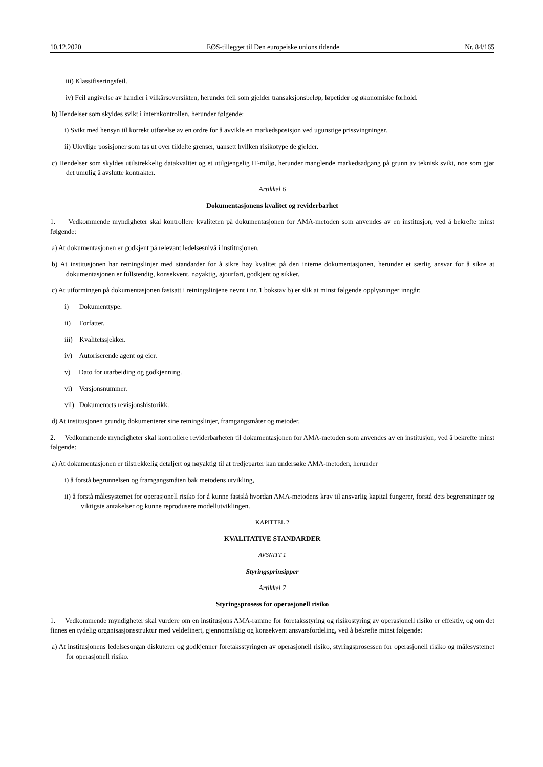10.12.2020 EØS-tillegget til Den europeiske unions tidende Nr. 84/165
iii) Klassifiseringsfeil.
iv) Feil angivelse av handler i vilkårsoversikten, herunder feil som gjelder transaksjonsbeløp, løpetider og økonomiske forhold.
b) Hendelser som skyldes svikt i internkontrollen, herunder følgende:
i) Svikt med hensyn til korrekt utførelse av en ordre for å avvikle en markedsposisjon ved ugunstige prissvingninger.
ii) Ulovlige posisjoner som tas ut over tildelte grenser, uansett hvilken risikotype de gjelder.
c) Hendelser som skyldes utilstrekkelig datakvalitet og et utilgjengelig IT-miljø, herunder manglende markedsadgang på grunn av teknisk svikt, noe som gjør det umulig å avslutte kontrakter.
Artikkel 6
Dokumentasjonens kvalitet og reviderbarhet
1. Vedkommende myndigheter skal kontrollere kvaliteten på dokumentasjonen for AMA-metoden som anvendes av en institusjon, ved å bekrefte minst følgende:
a) At dokumentasjonen er godkjent på relevant ledelsesnivå i institusjonen.
b) At institusjonen har retningslinjer med standarder for å sikre høy kvalitet på den interne dokumentasjonen, herunder et særlig ansvar for å sikre at dokumentasjonen er fullstendig, konsekvent, nøyaktig, ajourført, godkjent og sikker.
c) At utformingen på dokumentasjonen fastsatt i retningslinjene nevnt i nr. 1 bokstav b) er slik at minst følgende opplysninger inngår:
i) Dokumenttype.
ii) Forfatter.
iii) Kvalitetssjekker.
iv) Autoriserende agent og eier.
v) Dato for utarbeiding og godkjenning.
vi) Versjonsnummer.
vii) Dokumentets revisjonshistorikk.
d) At institusjonen grundig dokumenterer sine retningslinjer, framgangsmåter og metoder.
2. Vedkommende myndigheter skal kontrollere reviderbarheten til dokumentasjonen for AMA-metoden som anvendes av en institusjon, ved å bekrefte minst følgende:
a) At dokumentasjonen er tilstrekkelig detaljert og nøyaktig til at tredjeparter kan undersøke AMA-metoden, herunder
i) å forstå begrunnelsen og framgangsmåten bak metodens utvikling,
ii) å forstå målesystemet for operasjonell risiko for å kunne fastslå hvordan AMA-metodens krav til ansvarlig kapital fungerer, forstå dets begrensninger og viktigste antakelser og kunne reprodusere modellutviklingen.
KAPITTEL 2
KVALITATIVE STANDARDER
AVSNITT 1
Styringsprinsipper
Artikkel 7
Styringsprosess for operasjonell risiko
1. Vedkommende myndigheter skal vurdere om en institusjons AMA-ramme for foretaksstyring og risikostyring av operasjonell risiko er effektiv, og om det finnes en tydelig organisasjonsstruktur med veldefinert, gjennomsiktig og konsekvent ansvarsfordeling, ved å bekrefte minst følgende:
a) At institusjonens ledelsesorgan diskuterer og godkjenner foretaksstyringen av operasjonell risiko, styringsprosessen for operasjonell risiko og målesystemet for operasjonell risiko.